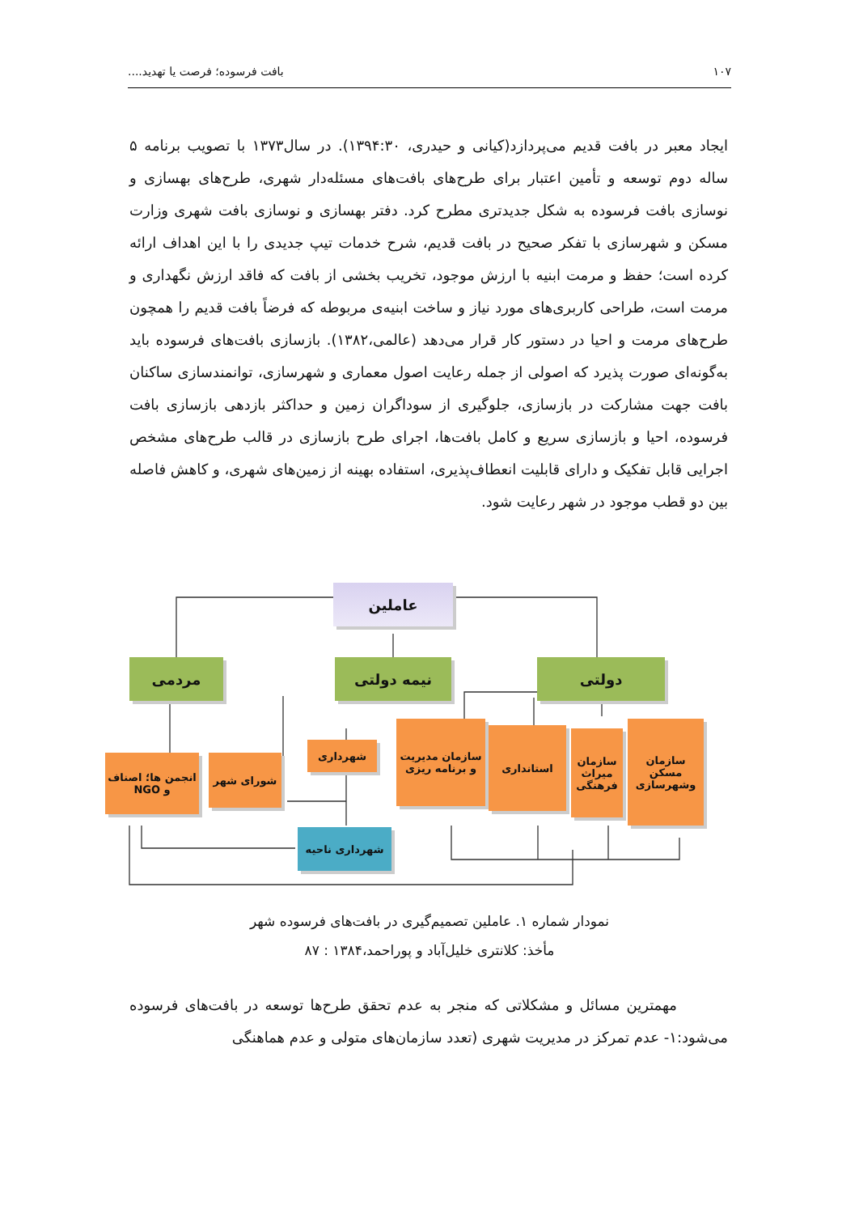۱۰۷ بافت فرسوده؛ فرصت یا تهدید....
ایجاد معبر در بافت قدیم می‌پردازد(کیانی و حیدری، ۱۳۹۴:۳۰). در سال۱۳۷۳ با تصویب برنامه ۵ ساله دوم توسعه و تأمین اعتبار برای طرح‌های بافت‌های مسئله‌دار شهری، طرح‌های بهسازی و نوسازی بافت فرسوده به شکل جدیدتری مطرح کرد. دفتر بهسازی و نوسازی بافت شهری وزارت مسکن و شهرسازی با تفکر صحیح در بافت قدیم، شرح خدمات تیپ جدیدی را با این اهداف ارائه کرده است؛ حفظ و مرمت ابنیه با ارزش موجود، تخریب بخشی از بافت که فاقد ارزش نگهداری و مرمت است، طراحی کاربری‌های مورد نیاز و ساخت ابنیه‌ی مربوطه که فرضاً بافت قدیم را همچون طرح‌های مرمت و احیا در دستور کار قرار می‌دهد (عالمی،۱۳۸۲). بازسازی بافت‌های فرسوده باید به‌گونه‌ای صورت پذیرد که اصولی از جمله رعایت اصول معماری و شهرسازی، توانمندسازی ساکنان بافت جهت مشارکت در بازسازی، جلوگیری از سوداگران زمین و حداکثر بازدهی بازسازی بافت فرسوده، احیا و بازسازی سریع و کامل بافت‌ها، اجرای طرح بازسازی در قالب طرح‌های مشخص اجرایی قابل تفکیک و دارای قابلیت انعطاف‌پذیری، استفاده بهینه از زمین‌های شهری، و کاهش فاصله بین دو قطب موجود در شهر رعایت شود.
عاملین
مردمی نیمه دولتی دولتی
انجمن ها؛ اصناف و NGO
شورای شهر
شهرداری
سازمان مدیریت و برنامه ریزی
استانداری
سازمان میراث فرهنگی
سازمان مسکن وشهرسازی
شهرداری ناحیه
نمودار شماره ۱. عاملین تصمیم‌گیری در بافت‌های فرسوده شهر
مأخذ: کلانتری خلیل‌آباد و پوراحمد،۱۳۸۴ : ۸۷
مهمترین مسائل و مشکلاتی که منجر به عدم تحقق طرح‌ها توسعه در بافت‌های فرسوده می‌شود:۱- عدم تمرکز در مدیریت شهری (تعدد سازمان‌های متولی و عدم هماهنگی